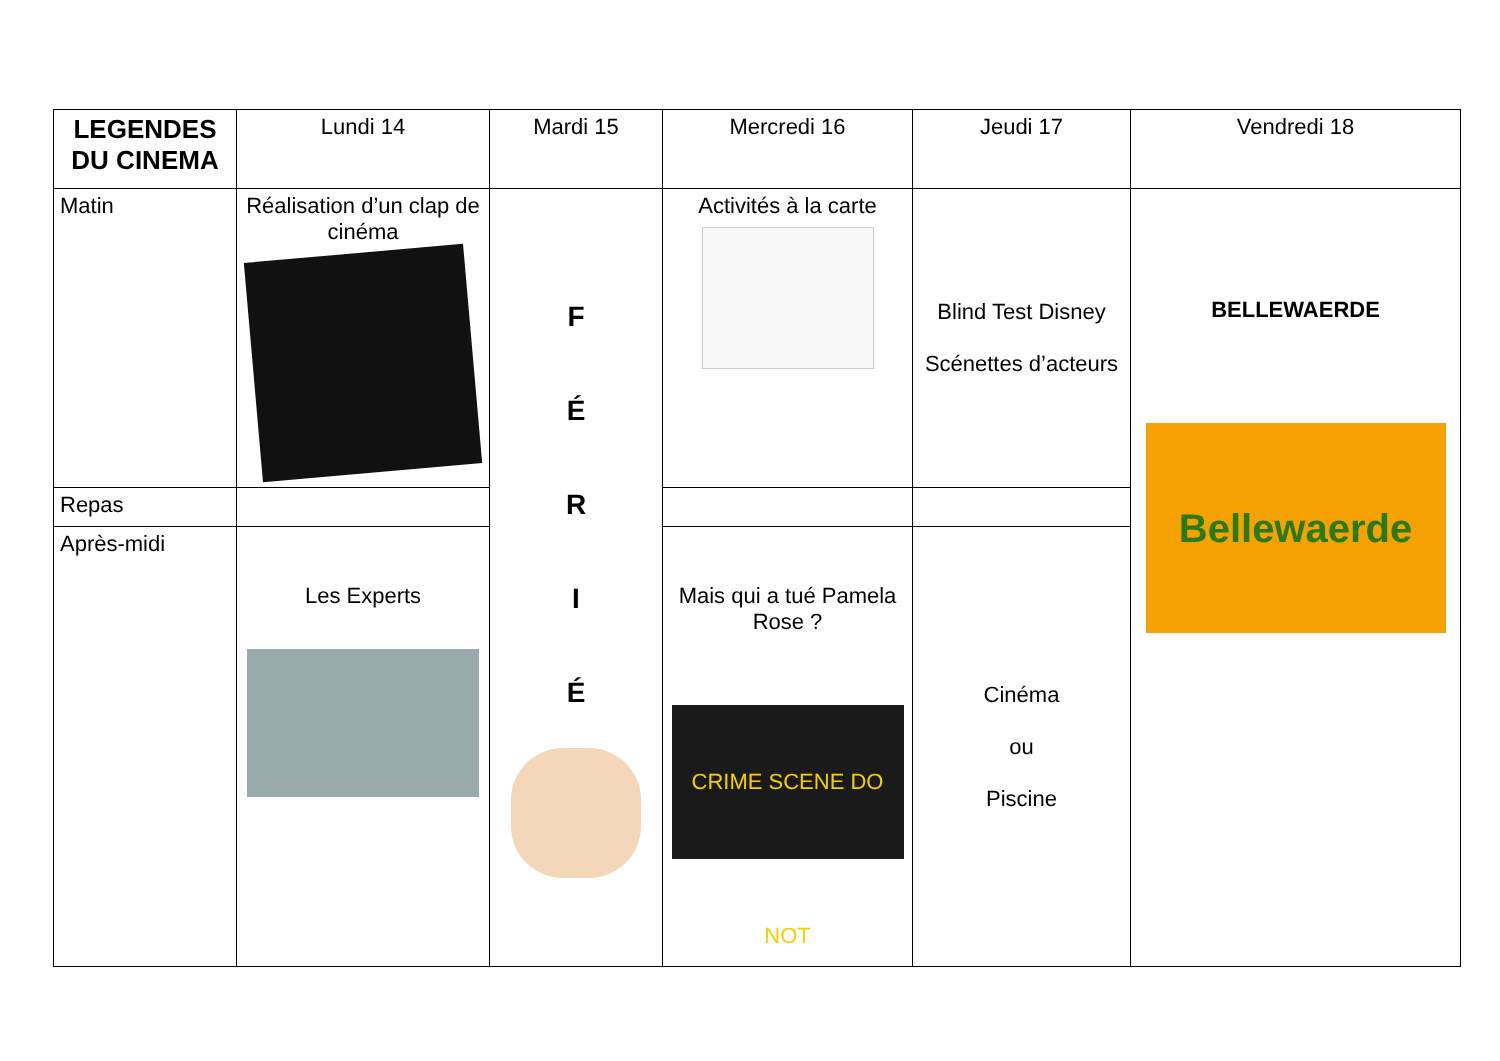| LEGENDES DU CINEMA | Lundi 14 | Mardi 15 | Mercredi 16 | Jeudi 17 | Vendredi 18 |
| --- | --- | --- | --- | --- | --- |
| Matin | Réalisation d’un clap de cinéma | F É R I É | Activités à la carte | Blind Test Disney Scénettes d’acteurs | BELLEWAERDE Bellewaerde |
| Repas | | | | | |
| Après-midi | Les Experts | | Mais qui a tué Pamela Rose ? CRIME SCENE DO NOT | Cinéma ou Piscine | |